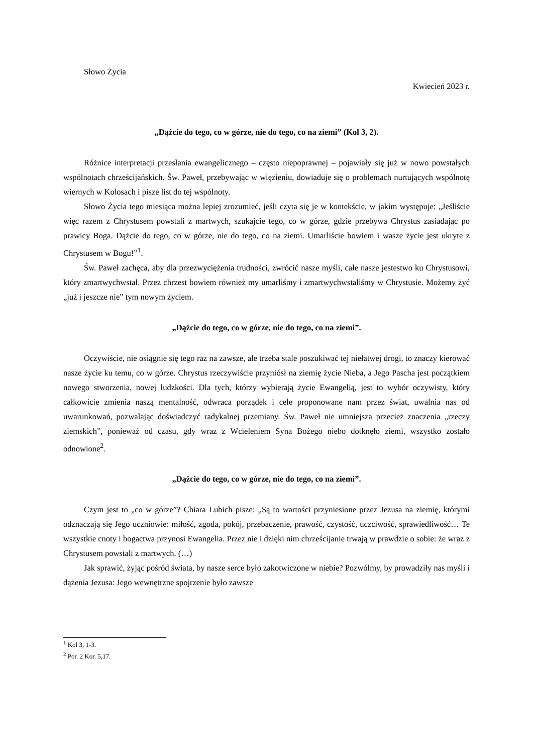Słowo Życia
Kwiecień 2023 r.
„Dążcie do tego, co w górze, nie do tego, co na ziemi” (Kol 3, 2).
Różnice interpretacji przesłania ewangelicznego – często niepoprawnej – pojawiały się już w nowo powstałych wspólnotach chrześcijańskich. Św. Paweł, przebywając w więzieniu, dowiaduje się o problemach nurtujących wspólnotę wiernych w Kolosach i pisze list do tej wspólnoty.
Słowo Życia tego miesiąca można lepiej zrozumieć, jeśli czyta się je w kontekście, w jakim występuje: „Jeśliście więc razem z Chrystusem powstali z martwych, szukajcie tego, co w górze, gdzie przebywa Chrystus zasiadając po prawicy Boga. Dążcie do tego, co w górze, nie do tego, co na ziemi. Umarliście bowiem i wasze życie jest ukryte z Chrystusem w Bogu!”<sup>1</sup>.
Św. Paweł zachęca, aby dla przezwyciężenia trudności, zwrócić nasze myśli, całe nasze jestestwo ku Chrystusowi, który zmartwychwstał. Przez chrzest bowiem również my umarliśmy i zmartwychwstaliśmy w Chrystusie. Możemy żyć „już i jeszcze nie” tym nowym życiem.
„Dążcie do tego, co w górze, nie do tego, co na ziemi”.
Oczywiście, nie osiągnie się tego raz na zawsze, ale trzeba stale poszukiwać tej niełatwej drogi, to znaczy kierować nasze życie ku temu, co w górze. Chrystus rzeczywiście przyniósł na ziemię życie Nieba, a Jego Pascha jest początkiem nowego stworzenia, nowej ludzkości. Dla tych, którzy wybierają życie Ewangelią, jest to wybór oczywisty, który całkowicie zmienia naszą mentalność, odwraca porządek i cele proponowane nam przez świat, uwalnia nas od uwarunkowań, pozwalając doświadczyć radykalnej przemiany. Św. Paweł nie umniejsza przecież znaczenia „rzeczy ziemskich”, ponieważ od czasu, gdy wraz z Wcieleniem Syna Bożego niebo dotknęło ziemi, wszystko zostało odnowione<sup>2</sup>.
„Dążcie do tego, co w górze, nie do tego, co na ziemi”.
Czym jest to „co w górze”? Chiara Lubich pisze: „Są to wartości przyniesione przez Jezusa na ziemię, którymi odznaczają się Jego uczniowie: miłość, zgoda, pokój, przebaczenie, prawość, czystość, uczciwość, sprawiedliwość… Te wszystkie cnoty i bogactwa przynosi Ewangelia. Przez nie i dzięki nim chrześcijanie trwają w prawdzie o sobie: że wraz z Chrystusem powstali z martwych. (…)
Jak sprawić, żyjąc pośród świata, by nasze serce było zakotwiczone w niebie? Pozwólmy, by prowadziły nas myśli i dążenia Jezusa: Jego wewnętrzne spojrzenie było zawsze
<sup>1</sup> Kol 3, 1-3.
<sup>2</sup> Por. 2 Kor. 5,17.